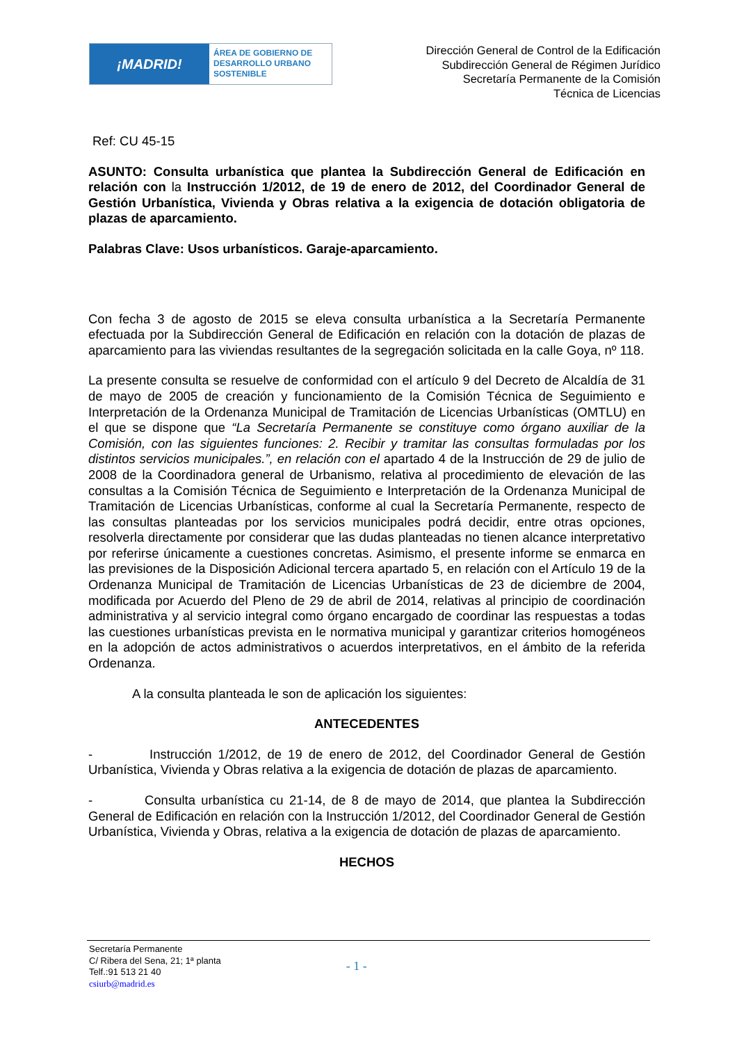¡MADRID!
ÁREA DE GOBIERNO DE
DESARROLLO URBANO
SOSTENIBLE
Dirección General de Control de la Edificación
Subdirección General de Régimen Jurídico
Secretaría Permanente de la Comisión
Técnica de Licencias
Ref: CU 45-15
ASUNTO: Consulta urbanística que plantea la Subdirección General de Edificación en relación con la Instrucción 1/2012, de 19 de enero de 2012, del Coordinador General de Gestión Urbanística, Vivienda y Obras relativa a la exigencia de dotación obligatoria de plazas de aparcamiento.
Palabras Clave: Usos urbanísticos. Garaje-aparcamiento.
Con fecha 3 de agosto de 2015 se eleva consulta urbanística a la Secretaría Permanente efectuada por la Subdirección General de Edificación en relación con la dotación de plazas de aparcamiento para las viviendas resultantes de la segregación solicitada en la calle Goya, nº 118.
La presente consulta se resuelve de conformidad con el artículo 9 del Decreto de Alcaldía de 31 de mayo de 2005 de creación y funcionamiento de la Comisión Técnica de Seguimiento e Interpretación de la Ordenanza Municipal de Tramitación de Licencias Urbanísticas (OMTLU) en el que se dispone que “La Secretaría Permanente se constituye como órgano auxiliar de la Comisión, con las siguientes funciones: 2. Recibir y tramitar las consultas formuladas por los distintos servicios municipales.”, en relación con el apartado 4 de la Instrucción de 29 de julio de 2008 de la Coordinadora general de Urbanismo, relativa al procedimiento de elevación de las consultas a la Comisión Técnica de Seguimiento e Interpretación de la Ordenanza Municipal de Tramitación de Licencias Urbanísticas, conforme al cual la Secretaría Permanente, respecto de las consultas planteadas por los servicios municipales podrá decidir, entre otras opciones, resolverla directamente por considerar que las dudas planteadas no tienen alcance interpretativo por referirse únicamente a cuestiones concretas. Asimismo, el presente informe se enmarca en las previsiones de la Disposición Adicional tercera apartado 5, en relación con el Artículo 19 de la Ordenanza Municipal de Tramitación de Licencias Urbanísticas de 23 de diciembre de 2004, modificada por Acuerdo del Pleno de 29 de abril de 2014, relativas al principio de coordinación administrativa y al servicio integral como órgano encargado de coordinar las respuestas a todas las cuestiones urbanísticas prevista en le normativa municipal y garantizar criterios homogéneos en la adopción de actos administrativos o acuerdos interpretativos, en el ámbito de la referida Ordenanza.
A la consulta planteada le son de aplicación los siguientes:
ANTECEDENTES
- Instrucción 1/2012, de 19 de enero de 2012, del Coordinador General de Gestión Urbanística, Vivienda y Obras relativa a la exigencia de dotación de plazas de aparcamiento.
- Consulta urbanística cu 21-14, de 8 de mayo de 2014, que plantea la Subdirección General de Edificación en relación con la Instrucción 1/2012, del Coordinador General de Gestión Urbanística, Vivienda y Obras, relativa a la exigencia de dotación de plazas de aparcamiento.
HECHOS
Secretaría Permanente
C/ Ribera del Sena, 21; 1ª planta
Telf.:91 513 21 40
csiurb@madrid.es
- 1 -